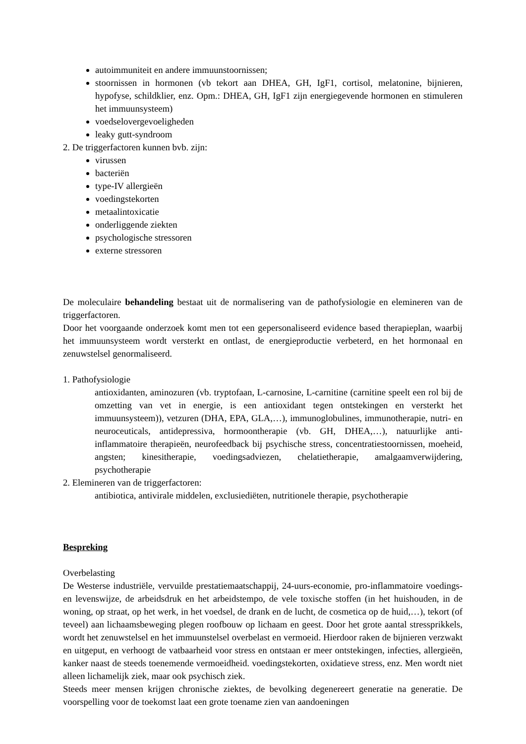autoimmuniteit en andere immuunstoornissen;
stoornissen in hormonen (vb tekort aan DHEA, GH, IgF1, cortisol, melatonine, bijnieren, hypofyse, schildklier, enz. Opm.: DHEA, GH, IgF1 zijn energiegevende hormonen en stimuleren het immuunsysteem)
voedselovergevoeligheden
leaky gutt-syndroom
2. De triggerfactoren kunnen bvb. zijn:
virussen
bacteriën
type-IV allergieën
voedingstekorten
metaalintoxicatie
onderliggende ziekten
psychologische stressoren
externe stressoren
De moleculaire behandeling bestaat uit de normalisering van de pathofysiologie en elemineren van de triggerfactoren.
Door het voorgaande onderzoek komt men tot een gepersonaliseerd evidence based therapieplan, waarbij het immuunsysteem wordt versterkt en ontlast, de energieproductie verbeterd, en het hormonaal en zenuwstelsel genormaliseerd.
1. Pathofysiologie
antioxidanten, aminozuren (vb. tryptofaan, L-carnosine, L-carnitine (carnitine speelt een rol bij de omzetting van vet in energie, is een antioxidant tegen ontstekingen en versterkt het immuunsysteem)), vetzuren (DHA, EPA, GLA,…), immunoglobulines, immunotherapie, nutri- en neuroceuticals, antidepressiva, hormoontherapie (vb. GH, DHEA,…), natuurlijke anti-inflammatoire therapieën, neurofeedback bij psychische stress, concentratiestoornissen, moeheid, angsten; kinesitherapie, voedingsadviezen, chelatietherapie, amalgaamverwijdering, psychotherapie
2. Elemineren van de triggerfactoren:
antibiotica, antivirale middelen, exclusiediëten, nutritionele therapie, psychotherapie
Bespreking
Overbelasting
De Westerse industriële, vervuilde prestatiemaatschappij, 24-uurs-economie, pro-inflammatoire voedings- en levenswijze, de arbeidsdruk en het arbeidstempo, de vele toxische stoffen (in het huishouden, in de woning, op straat, op het werk, in het voedsel, de drank en de lucht, de cosmetica op de huid,…), tekort (of teveel) aan lichaamsbeweging plegen roofbouw op lichaam en geest. Door het grote aantal stressprikkels, wordt het zenuwstelsel en het immuunstelsel overbelast en vermoeid. Hierdoor raken de bijnieren verzwakt en uitgeput, en verhoogt de vatbaarheid voor stress en ontstaan er meer ontstekingen, infecties, allergieën, kanker naast de steeds toenemende vermoeidheid. voedingstekorten, oxidatieve stress, enz. Men wordt niet alleen lichamelijk ziek, maar ook psychisch ziek.
Steeds meer mensen krijgen chronische ziektes, de bevolking degenereert generatie na generatie. De voorspelling voor de toekomst laat een grote toename zien van aandoeningen